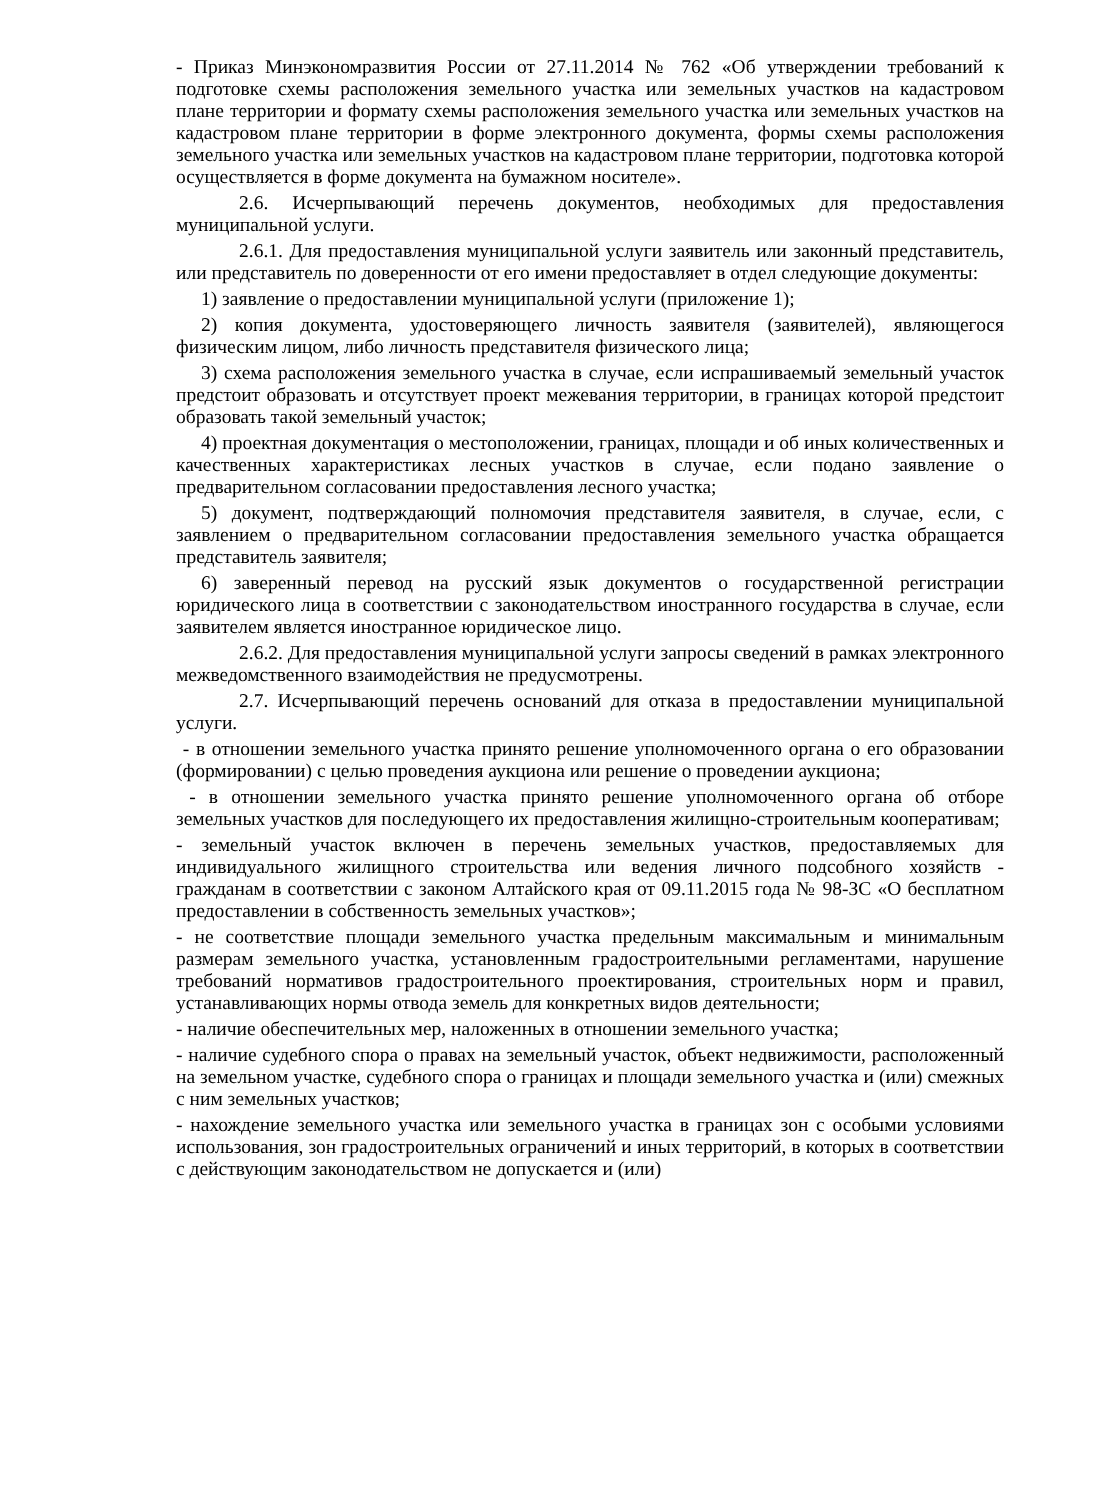- Приказ Минэкономразвития России от 27.11.2014 № 762 «Об утверждении требований к подготовке схемы расположения земельного участка или земельных участков на кадастровом плане территории и формату схемы расположения земельного участка или земельных участков на кадастровом плане территории в форме электронного документа, формы схемы расположения земельного участка или земельных участков на кадастровом плане территории, подготовка которой осуществляется в форме документа на бумажном носителе».
2.6. Исчерпывающий перечень документов, необходимых для предоставления муниципальной услуги.
2.6.1. Для предоставления муниципальной услуги заявитель или законный представитель, или представитель по доверенности от его имени предоставляет в отдел следующие документы:
1) заявление о предоставлении муниципальной услуги (приложение 1);
2) копия документа, удостоверяющего личность заявителя (заявителей), являющегося физическим лицом, либо личность представителя физического лица;
3) схема расположения земельного участка в случае, если испрашиваемый земельный участок предстоит образовать и отсутствует проект межевания территории, в границах которой предстоит образовать такой земельный участок;
4) проектная документация о местоположении, границах, площади и об иных количественных и качественных характеристиках лесных участков в случае, если подано заявление о предварительном согласовании предоставления лесного участка;
5) документ, подтверждающий полномочия представителя заявителя, в случае, если, с заявлением о предварительном согласовании предоставления земельного участка обращается представитель заявителя;
6) заверенный перевод на русский язык документов о государственной регистрации юридического лица в соответствии с законодательством иностранного государства в случае, если заявителем является иностранное юридическое лицо.
2.6.2. Для предоставления муниципальной услуги запросы сведений в рамках электронного межведомственного взаимодействия не предусмотрены.
2.7. Исчерпывающий перечень оснований для отказа в предоставлении муниципальной услуги.
- в отношении земельного участка принято решение уполномоченного органа о его образовании (формировании) с целью проведения аукциона или решение о проведении аукциона;
- в отношении земельного участка принято решение уполномоченного органа об отборе земельных участков для последующего их предоставления жилищно-строительным кооперативам;
- земельный участок включен в перечень земельных участков, предоставляемых для индивидуального жилищного строительства или ведения личного подсобного хозяйств - гражданам в соответствии с законом Алтайского края от 09.11.2015 года № 98-ЗС «О бесплатном предоставлении в собственность земельных участков»;
- не соответствие площади земельного участка предельным максимальным и минимальным размерам земельного участка, установленным градостроительными регламентами, нарушение требований нормативов градостроительного проектирования, строительных норм и правил, устанавливающих нормы отвода земель для конкретных видов деятельности;
- наличие обеспечительных мер, наложенных в отношении земельного участка;
- наличие судебного спора о правах на земельный участок, объект недвижимости, расположенный на земельном участке, судебного спора о границах и площади земельного участка и (или) смежных с ним земельных участков;
- нахождение земельного участка или земельного участка в границах зон с особыми условиями использования, зон градостроительных ограничений и иных территорий, в которых в соответствии с действующим законодательством не допускается и (или)